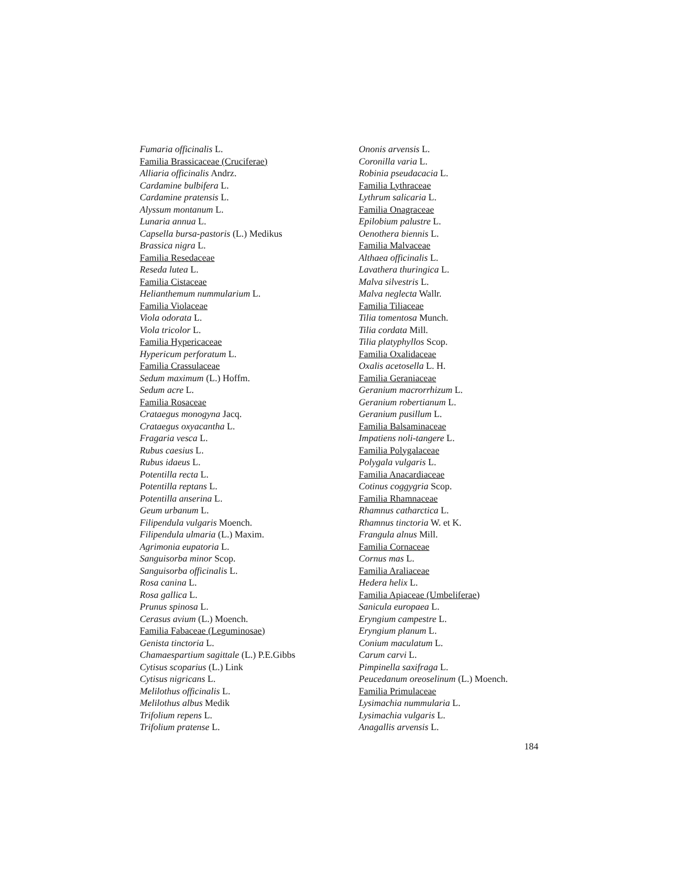Fumaria officinalis L.
Familia Brassicaceae (Cruciferae)
Alliaria officinalis Andrz.
Cardamine bulbifera L.
Cardamine pratensis L.
Alyssum montanum L.
Lunaria annua L.
Capsella bursa-pastoris (L.) Medikus
Brassica nigra L.
Familia Resedaceae
Reseda lutea L.
Familia Cistaceae
Helianthemum nummularium L.
Familia Violaceae
Viola odorata L.
Viola tricolor L.
Familia Hypericaceae
Hypericum perforatum L.
Familia Crassulaceae
Sedum maximum (L.) Hoffm.
Sedum acre L.
Familia Rosaceae
Crataegus monogyna Jacq.
Crataegus oxyacantha L.
Fragaria vesca L.
Rubus caesius L.
Rubus idaeus L.
Potentilla recta L.
Potentilla reptans L.
Potentilla anserina L.
Geum urbanum L.
Filipendula vulgaris Moench.
Filipendula ulmaria (L.) Maxim.
Agrimonia eupatoria L.
Sanguisorba minor Scop.
Sanguisorba officinalis L.
Rosa canina L.
Rosa gallica L.
Prunus spinosa L.
Cerasus avium (L.) Moench.
Familia Fabaceae (Leguminosae)
Genista tinctoria L.
Chamaespartium sagittale (L.) P.E.Gibbs
Cytisus scoparius (L.) Link
Cytisus nigricans L.
Melilothus officinalis L.
Melilothus albus Medik
Trifolium repens L.
Trifolium pratense L.
Ononis arvensis L.
Coronilla varia L.
Robinia pseudacacia L.
Familia Lythraceae
Lythrum salicaria L.
Familia Onagraceae
Epilobium palustre L.
Oenothera biennis L.
Familia Malvaceae
Althaea officinalis L.
Lavathera thuringica L.
Malva silvestris L.
Malva neglecta Wallr.
Familia Tiliaceae
Tilia tomentosa Munch.
Tilia cordata Mill.
Tilia platyphyllos Scop.
Familia Oxalidaceae
Oxalis acetosella L. H.
Familia Geraniaceae
Geranium macrorrhizum L.
Geranium robertianum L.
Geranium pusillum L.
Familia Balsaminaceae
Impatiens noli-tangere L.
Familia Polygalaceae
Polygala vulgaris L.
Familia Anacardiaceae
Cotinus coggygria Scop.
Familia Rhamnaceae
Rhamnus catharctica L.
Rhamnus tinctoria W. et K.
Frangula alnus Mill.
Familia Cornaceae
Cornus mas L.
Familia Araliaceae
Hedera helix L.
Familia Apiaceae (Umbeliferae)
Sanicula europaea L.
Eryngium campestre L.
Eryngium planum L.
Conium maculatum L.
Carum carvi L.
Pimpinella saxifraga L.
Peucedanum oreoselinum (L.) Moench.
Familia Primulaceae
Lysimachia nummularia L.
Lysimachia vulgaris L.
Anagallis arvensis L.
184